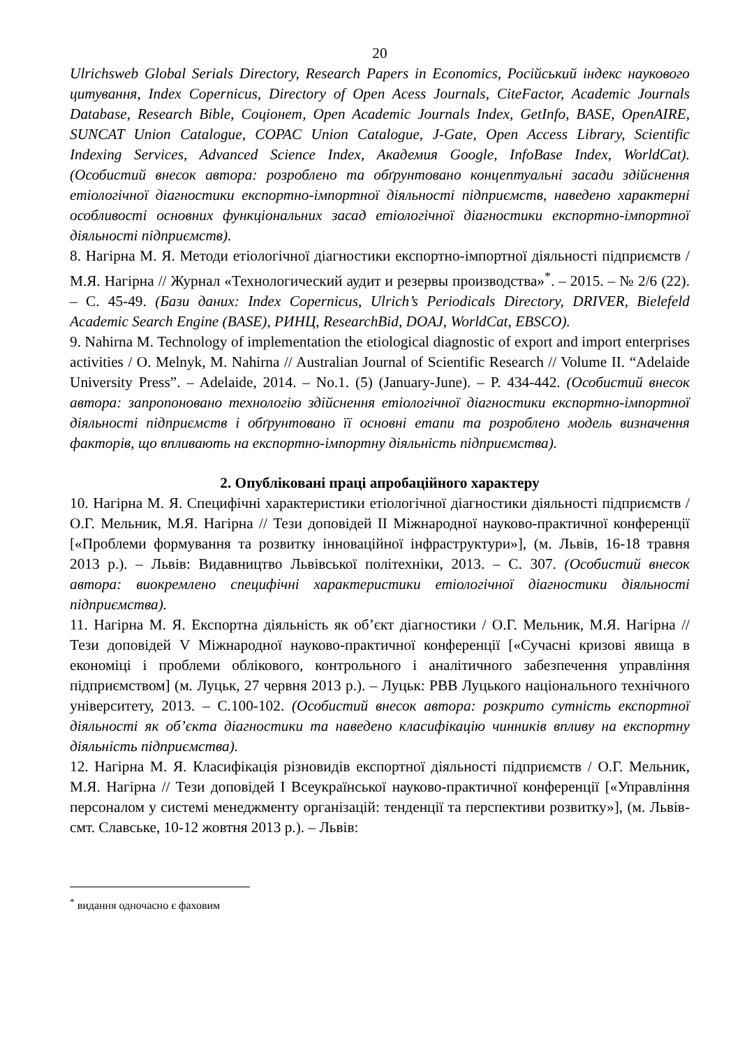20
Ulrichsweb Global Serials Directory, Research Papers in Economics, Російський індекс наукового цитування, Index Copernicus, Directory of Open Acess Journals, CiteFactor, Academic Journals Database, Research Bible, Соціонет, Open Academic Journals Index, GetInfo, BASE, OpenAIRE, SUNCAT Union Catalogue, COPAC Union Catalogue, J-Gate, Open Access Library, Scientific Indexing Services, Advanced Science Index, Академия Google, InfoBase Index, WorldCat). (Особистий внесок автора: розроблено та обґрунтовано концептуальні засади здійснення етіологічної діагностики експортно-імпортної діяльності підприємств, наведено характерні особливості основних функціональних засад етіологічної діагностики експортно-імпортної діяльності підприємств).
8. Нагірна М. Я. Методи етіологічної діагностики експортно-імпортної діяльності підприємств / М.Я. Нагірна // Журнал «Технологический аудит и резервы производства»<sup>*</sup>. – 2015. – № 2/6 (22). – С. 45-49. (Бази даних: Index Copernicus, Ulrich’s Periodicals Directory, DRIVER, Bielefeld Academic Search Engine (BASE), РИНЦ, ResearchBid, DOAJ, WorldCat, EBSCO).
9. Nahirna M. Technology of implementation the etiological diagnostic of export and import enterprises activities / O. Melnyk, M. Nahirna // Australian Journal of Scientific Research // Volume II. “Adelaide University Press”. – Adelaide, 2014. – No.1. (5) (January-June). – P. 434-442. (Особистий внесок автора: запропоновано технологію здійснення етіологічної діагностики експортно-імпортної діяльності підприємств і обґрунтовано її основні етапи та розроблено модель визначення факторів, що впливають на експортно-імпортну діяльність підприємства).
2. Опубліковані праці апробаційного характеру
10. Нагірна М. Я. Специфічні характеристики етіологічної діагностики діяльності підприємств / О.Г. Мельник, М.Я. Нагірна // Тези доповідей ІІ Міжнародної науково-практичної конференції [«Проблеми формування та розвитку інноваційної інфраструктури»], (м. Львів, 16-18 травня 2013 р.). – Львів: Видавництво Львівської політехніки, 2013. – С. 307. (Особистий внесок автора: виокремлено специфічні характеристики етіологічної діагностики діяльності підприємства).
11. Нагірна М. Я. Експортна діяльність як об’єкт діагностики / О.Г. Мельник, М.Я. Нагірна // Тези доповідей V Міжнародної науково-практичної конференції [«Сучасні кризові явища в економіці і проблеми облікового, контрольного і аналітичного забезпечення управління підприємством] (м. Луцьк, 27 червня 2013 р.). – Луцьк: РВВ Луцького національного технічного університету, 2013. – С.100-102. (Особистий внесок автора: розкрито сутність експортної діяльності як об’єкта діагностики та наведено класифікацію чинників впливу на експортну діяльність підприємства).
12. Нагірна М. Я. Класифікація різновидів експортної діяльності підприємств / О.Г. Мельник, М.Я. Нагірна // Тези доповідей І Всеукраїнської науково-практичної конференції [«Управління персоналом у системі менеджменту організацій: тенденції та перспективи розвитку»], (м. Львів-смт. Славське, 10-12 жовтня 2013 р.). – Львів:
<sup>*</sup> видання одночасно є фаховим